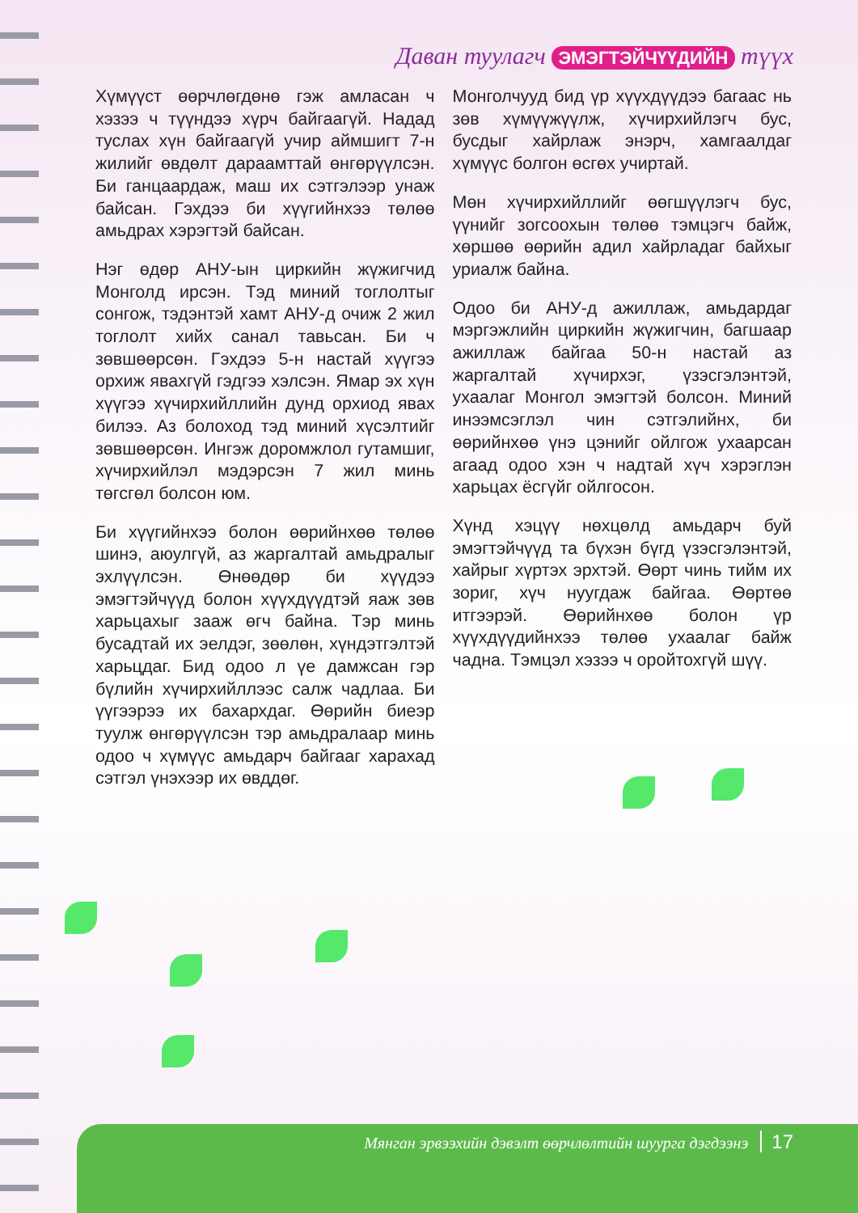Даван туулагч ЭМЭГТЭЙЧҮҮДИЙН түүх
Хүмүүст өөрчлөгдөнө гэж амласан ч хэзээ ч түүндээ хүрч байгаагүй. Надад туслах хүн байгаагүй учир аймшигт 7-н жилийг өвдөлт дараамттай өнгөрүүлсэн. Би ганцаардаж, маш их сэтгэлээр унаж байсан. Гэхдээ би хүүгийнхээ төлөө амьдрах хэрэгтэй байсан.
Нэг өдөр АНУ-ын циркийн жүжигчид Монголд ирсэн. Тэд миний тоглолтыг сонгож, тэдэнтэй хамт АНУ-д очиж 2 жил тоглолт хийх санал тавьсан. Би ч зөвшөөрсөн. Гэхдээ 5-н настай хүүгээ орхиж явахгүй гэдгээ хэлсэн. Ямар эх хүн хүүгээ хүчирхийллийн дунд орхиод явах билээ. Аз болоход тэд миний хүсэлтийг зөвшөөрсөн. Ингэж доромжлол гутамшиг, хүчирхийлэл мэдэрсэн 7 жил минь төгсгөл болсон юм.
Би хүүгийнхээ болон өөрийнхөө төлөө шинэ, аюулгүй, аз жаргалтай амьдралыг эхлүүлсэн. Өнөөдөр би хүүдээ эмэгтэйчүүд болон хүүхдүүдтэй яаж зөв харьцахыг зааж өгч байна. Тэр минь бусадтай их эелдэг, зөөлөн, хүндэтгэлтэй харьцдаг. Бид одоо л үе дамжсан гэр бүлийн хүчирхийллээс салж чадлаа. Би үүгээрээ их бахархдаг. Өөрийн биеэр туулж өнгөрүүлсэн тэр амьдралаар минь одоо ч хүмүүс амьдарч байгааг харахад сэтгэл үнэхээр их өвддөг.
Монголчууд бид үр хүүхдүүдээ багаас нь зөв хүмүүжүүлж, хүчирхийлэгч бус, бусдыг хайрлаж энэрч, хамгаалдаг хүмүүс болгон өсгөх учиртай.
Мөн хүчирхийллийг өөгшүүлэгч бус, үүнийг зогсоохын төлөө тэмцэгч байж, хөршөө өөрийн адил хайрладаг байхыг уриалж байна.
Одоо би АНУ-д ажиллаж, амьдардаг мэргэжлийн циркийн жүжигчин, багшаар ажиллаж байгаа 50-н настай аз жаргалтай хүчирхэг, үзэсгэлэнтэй, ухаалаг Монгол эмэгтэй болсон. Миний инээмсэглэл чин сэтгэлийнх, би өөрийнхөө үнэ цэнийг ойлгож ухаарсан агаад одоо хэн ч надтай хүч хэрэглэн харьцах ёсгүйг ойлгосон.
Хүнд хэцүү нөхцөлд амьдарч буй эмэгтэйчүүд та бүхэн бүгд үзэсгэлэнтэй, хайрыг хүртэх эрхтэй. Өөрт чинь тийм их зориг, хүч нуугдаж байгаа. Өөртөө итгээрэй. Өөрийнхөө болон үр хүүхдүүдийнхээ төлөө ухаалаг байж чадна. Тэмцэл хэзээ ч оройтохгүй шүү.
Мянган эрвээхийн дэвэлт өөрчлөлтийн шуурга дэгдээнэ 17